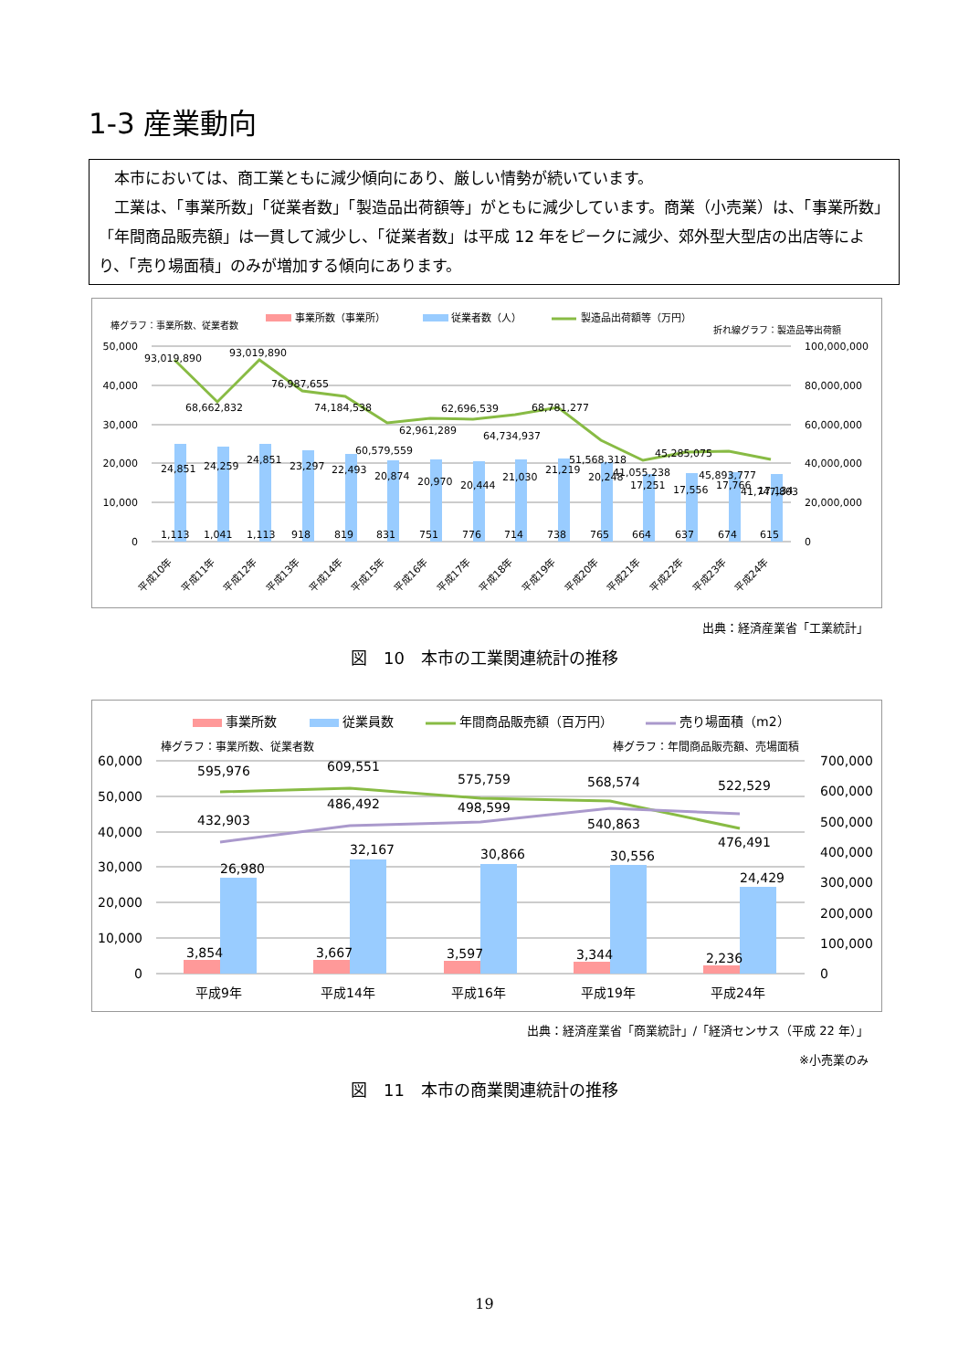1-3 産業動向
　本市においては、商工業ともに減少傾向にあり、厳しい情勢が続いています。
　工業は、「事業所数」「従業者数」「製造品出荷額等」がともに減少しています。商業（小売業）は、「事業所数」「年間商品販売額」は一貫して減少し、「従業者数」は平成 12 年をピークに減少、郊外型大型店の出店等により、「売り場面積」のみが増加する傾向にあります。
事業所数（事業所）
従業者数（人）
製造品出荷額等（万円）
棒グラフ：事業所数、従業者数
折れ線グラフ：製造品等出荷額
50,000
40,000
30,000
20,000
10,000
0
100,000,000
80,000,000
60,000,000
40,000,000
20,000,000
0
93,019,890
68,662,832
93,019,890
76,987,655
74,184,538
60,579,559
62,961,289
62,696,539
64,734,937
68,781,277
51,568,318
41,055,238
45,285,075
45,893,777
41,747,803
1,113
1,041
1,113
918
819
831
751
776
714
738
765
664
637
674
615
24,851
24,259
24,851
23,297
22,493
20,874
20,970
20,444
21,030
21,219
20,248
17,251
17,556
17,766
17,134
平成10年
平成11年
平成12年
平成13年
平成14年
平成15年
平成16年
平成17年
平成18年
平成19年
平成20年
平成21年
平成22年
平成23年
平成24年
出典：経済産業省「工業統計」
図　10　本市の工業関連統計の推移
事業所数
従業員数
年間商品販売額（百万円）
売り場面積（m2）
棒グラフ：事業所数、従業者数
棒グラフ：年間商品販売額、売場面積
60,000
50,000
40,000
30,000
20,000
10,000
0
700,000
600,000
500,000
400,000
300,000
200,000
100,000
0
595,976
609,551
575,759
568,574
522,529
432,903
486,492
498,599
540,863
476,491
26,980
32,167
30,866
30,556
24,429
3,854
3,667
3,597
3,344
2,236
平成9年
平成14年
平成16年
平成19年
平成24年
出典：経済産業省「商業統計」/「経済センサス（平成 22 年）」
※小売業のみ
図　11　本市の商業関連統計の推移
19